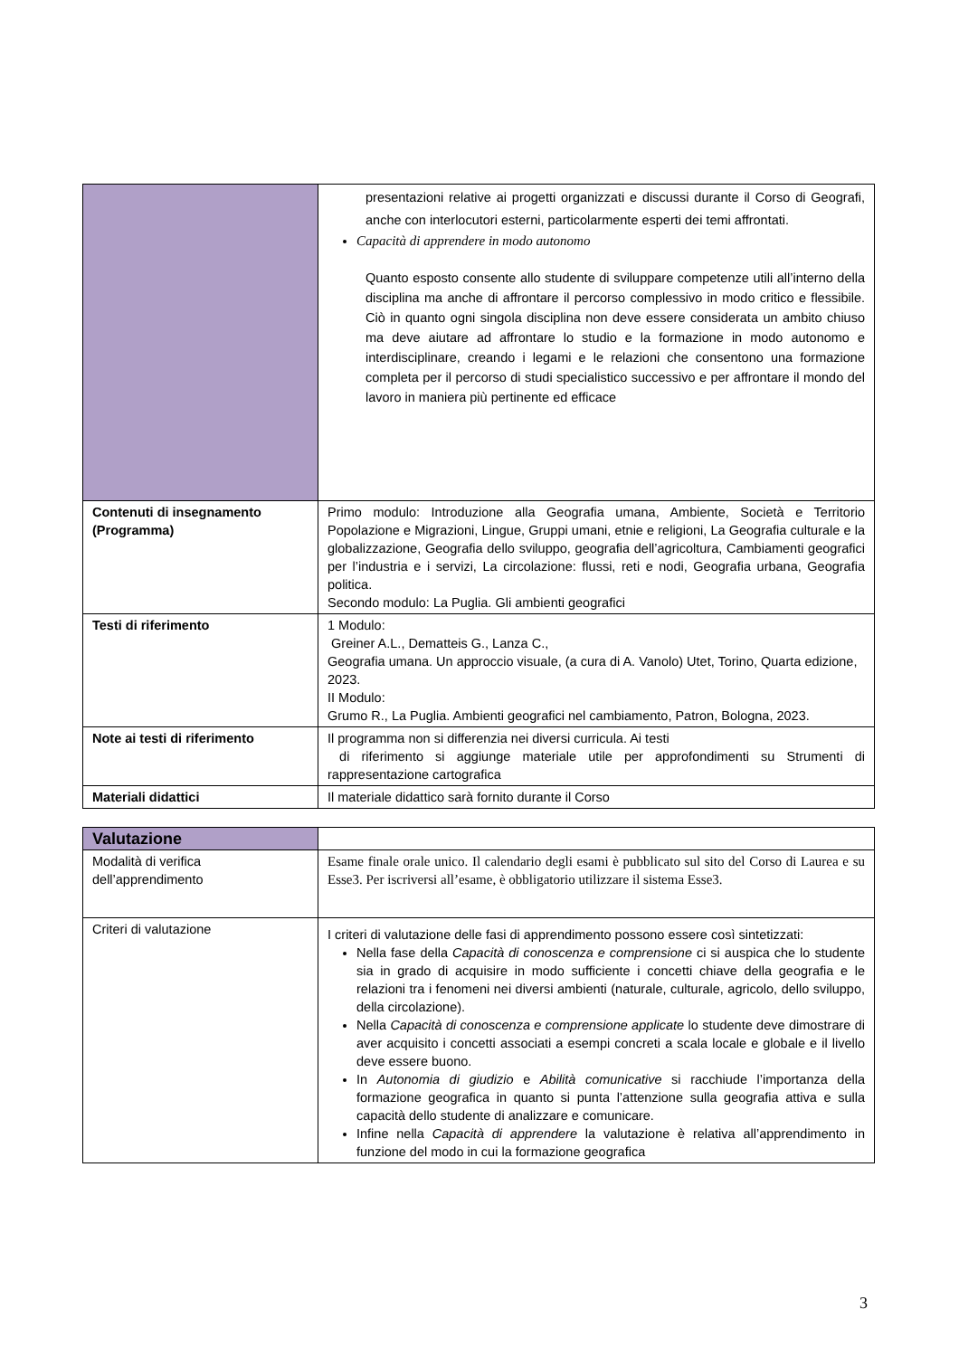| | presentazioni relative ai progetti organizzati e discussi durante il Corso di Geografi, anche con interlocutori esterni, particolarmente esperti dei temi affrontati. Capacità di apprendere in modo autonomo Quanto esposto consente allo studente di sviluppare competenze utili all’interno della disciplina ma anche di affrontare il percorso complessivo in modo critico e flessibile. Ciò in quanto ogni singola disciplina non deve essere considerata un ambito chiuso ma deve aiutare ad affrontare lo studio e la formazione in modo autonomo e interdisciplinare, creando i legami e le relazioni che consentono una formazione completa per il percorso di studi specialistico successivo e per affrontare il mondo del lavoro in maniera più pertinente ed efficace |
| Contenuti di insegnamento (Programma) | Primo modulo: Introduzione alla Geografia umana, Ambiente, Società e Territorio Popolazione e Migrazioni, Lingue, Gruppi umani, etnie e religioni, La Geografia culturale e la globalizzazione, Geografia dello sviluppo, geografia dell’agricoltura, Cambiamenti geografici per l’industria e i servizi, La circolazione: flussi, reti e nodi, Geografia urbana, Geografia politica. Secondo modulo: La Puglia. Gli ambienti geografici |
| Testi di riferimento | 1 Modulo: Greiner A.L., Dematteis G., Lanza C., Geografia umana. Un approccio visuale, (a cura di A. Vanolo) Utet, Torino, Quarta edizione, 2023. II Modulo: Grumo R., La Puglia. Ambienti geografici nel cambiamento, Patron, Bologna, 2023. |
| Note ai testi di riferimento | Il programma non si differenzia nei diversi curricula. Ai testi di riferimento si aggiunge materiale utile per approfondimenti su Strumenti di rappresentazione cartografica |
| Materiali didattici | Il materiale didattico sarà fornito durante il Corso |
| Valutazione | |
| Modalità di verifica dell’apprendimento | Esame finale orale unico. Il calendario degli esami è pubblicato sul sito del Corso di Laurea e su Esse3. Per iscriversi all’esame, è obbligatorio utilizzare il sistema Esse3. |
| Criteri di valutazione | I criteri di valutazione delle fasi di apprendimento possono essere così sintetizzati: Nella fase della Capacità di conoscenza e comprensione ci si auspica che lo studente sia in grado di acquisire in modo sufficiente i concetti chiave della geografia e le relazioni tra i fenomeni nei diversi ambienti (naturale, culturale, agricolo, dello sviluppo, della circolazione). Nella Capacità di conoscenza e comprensione applicate lo studente deve dimostrare di aver acquisito i concetti associati a esempi concreti a scala locale e globale e il livello deve essere buono. In Autonomia di giudizio e Abilità comunicative si racchiude l’importanza della formazione geografica in quanto si punta l’attenzione sulla geografia attiva e sulla capacità dello studente di analizzare e comunicare. Infine nella Capacità di apprendere la valutazione è relativa all’apprendimento in funzione del modo in cui la formazione geografica |
3